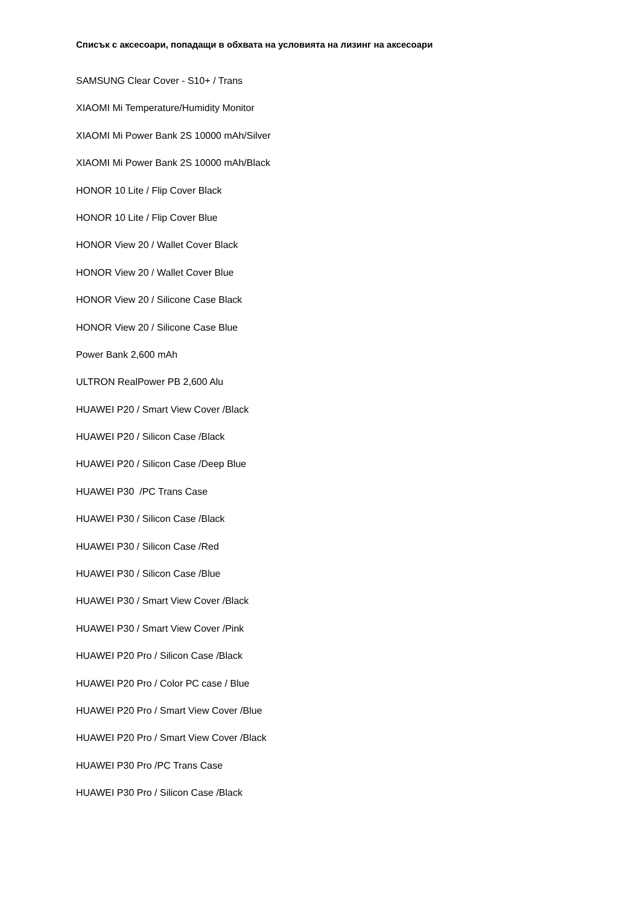Списък с аксесоари, попадащи в обхвата на условията на лизинг на аксесоари
SAMSUNG Clear Cover - S10+ / Trans
XIAOMI Mi Temperature/Humidity Monitor
XIAOMI Mi Power Bank 2S 10000 mAh/Silver
XIAOMI Mi Power Bank 2S 10000 mAh/Black
HONOR 10 Lite / Flip Cover Black
HONOR 10 Lite / Flip Cover Blue
HONOR View 20 / Wallet Cover Black
HONOR View 20 / Wallet Cover Blue
HONOR View 20 / Silicone Case Black
HONOR View 20 / Silicone Case Blue
Power Bank 2,600 mAh
ULTRON RealPower PB 2,600 Alu
HUAWEI P20 / Smart View Cover /Black
HUAWEI P20 / Silicon Case /Black
HUAWEI P20 / Silicon Case /Deep Blue
HUAWEI P30 /PC Trans Case
HUAWEI P30 / Silicon Case /Black
HUAWEI P30 / Silicon Case /Red
HUAWEI P30 / Silicon Case /Blue
HUAWEI P30 / Smart View Cover /Black
HUAWEI P30 / Smart View Cover /Pink
HUAWEI P20 Pro / Silicon Case /Black
HUAWEI P20 Pro / Color PC case / Blue
HUAWEI P20 Pro / Smart View Cover /Blue
HUAWEI P20 Pro / Smart View Cover /Black
HUAWEI P30 Pro /PC Trans Case
HUAWEI P30 Pro / Silicon Case /Black